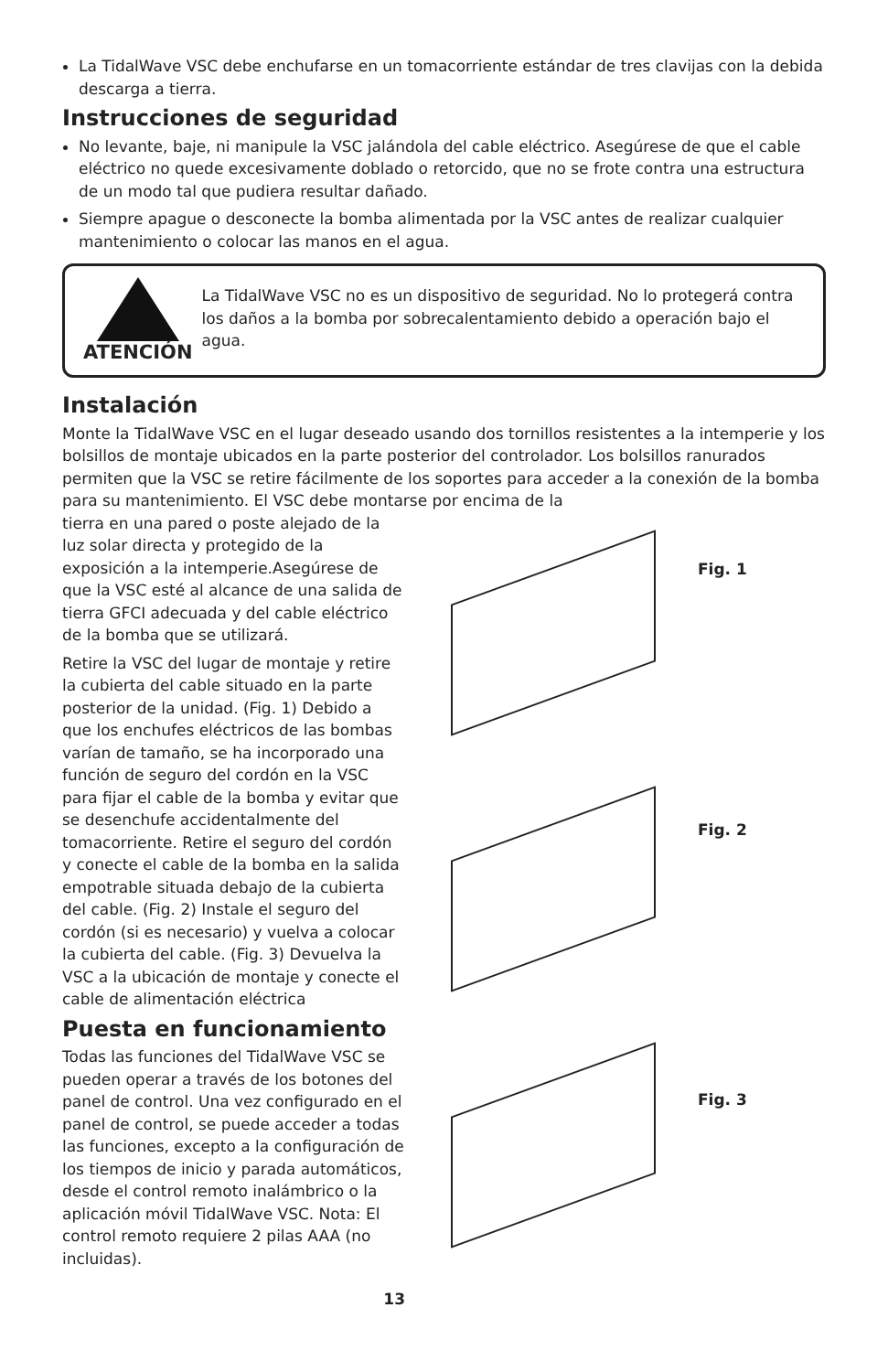La TidalWave VSC debe enchufarse en un tomacorriente estándar de tres clavijas con la debida descarga a tierra.
Instrucciones de seguridad
No levante, baje, ni manipule la VSC jalándola del cable eléctrico. Asegúrese de que el cable eléctrico no quede excesivamente doblado o retorcido, que no se frote contra una estructura de un modo tal que pudiera resultar dañado.
Siempre apague o desconecte la bomba alimentada por la VSC antes de realizar cualquier mantenimiento o colocar las manos en el agua.
ATENCIÓN
La TidalWave VSC no es un dispositivo de seguridad. No lo protegerá contra los daños a la bomba por sobrecalentamiento debido a operación bajo el agua.
Instalación
Monte la TidalWave VSC en el lugar deseado usando dos tornillos resistentes a la intemperie y los bolsillos de montaje ubicados en la parte posterior del controlador. Los bolsillos ranurados permiten que la VSC se retire fácilmente de los soportes para acceder a la conexión de la bomba para su mantenimiento. El VSC debe montarse por encima de la
Fig. 1
Fig. 2
Fig. 3
tierra en una pared o poste alejado de la luz solar directa y protegido de la exposición a la intemperie.Asegúrese de que la VSC esté al alcance de una salida de tierra GFCI adecuada y del cable eléctrico de la bomba que se utilizará.
Retire la VSC del lugar de montaje y retire la cubierta del cable situado en la parte posterior de la unidad. (Fig. 1) Debido a que los enchufes eléctricos de las bombas varían de tamaño, se ha incorporado una función de seguro del cordón en la VSC para fijar el cable de la bomba y evitar que se desenchufe accidentalmente del tomacorriente. Retire el seguro del cordón y conecte el cable de la bomba en la salida empotrable situada debajo de la cubierta del cable. (Fig. 2) Instale el seguro del cordón (si es necesario) y vuelva a colocar la cubierta del cable. (Fig. 3) Devuelva la VSC a la ubicación de montaje y conecte el cable de alimentación eléctrica
Puesta en funcionamiento
Todas las funciones del TidalWave VSC se pueden operar a través de los botones del panel de control. Una vez configurado en el panel de control, se puede acceder a todas las funciones, excepto a la configuración de los tiempos de inicio y parada automáticos, desde el control remoto inalámbrico o la aplicación móvil TidalWave VSC. Nota: El control remoto requiere 2 pilas AAA (no incluidas).
13